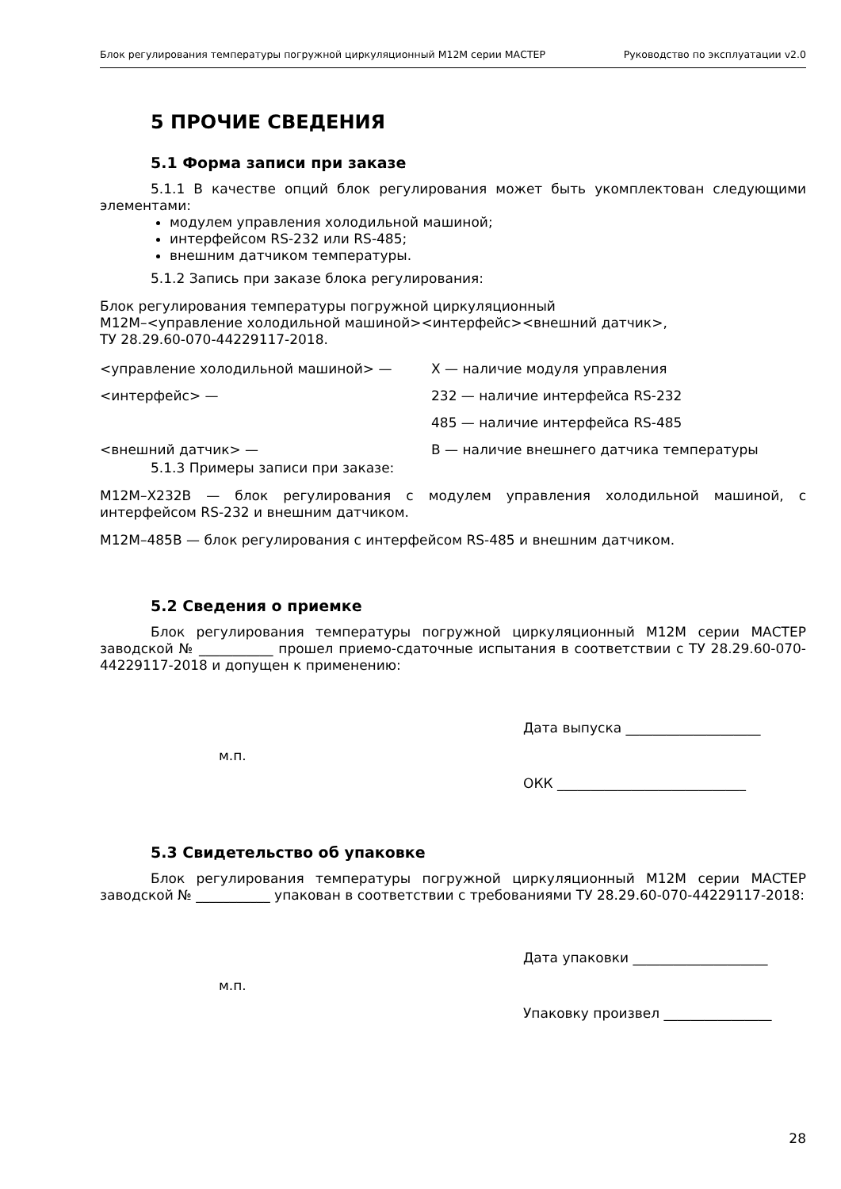Блок регулирования температуры погружной циркуляционный М12М серии МАСТЕР Руководство по эксплуатации v2.0
5 ПРОЧИЕ СВЕДЕНИЯ
5.1 Форма записи при заказе
5.1.1 В качестве опций блок регулирования может быть укомплектован следующими элементами:
модулем управления холодильной машиной;
интерфейсом RS-232 или RS-485;
внешним датчиком температуры.
5.1.2 Запись при заказе блока регулирования:
Блок регулирования температуры погружной циркуляционный
М12М–<управление холодильной машиной><интерфейс><внешний датчик>,
ТУ 28.29.60-070-44229117-2018.
<управление холодильной машиной> — Х — наличие модуля управления
<интерфейс> — 232 — наличие интерфейса RS-232
485 — наличие интерфейса RS-485
<внешний датчик> — В — наличие внешнего датчика температуры
5.1.3 Примеры записи при заказе:
М12М–Х232В — блок регулирования с модулем управления холодильной машиной, с интерфейсом RS-232 и внешним датчиком.
М12М–485В — блок регулирования с интерфейсом RS-485 и внешним датчиком.
5.2 Сведения о приемке
Блок регулирования температуры погружной циркуляционный М12М серии МАСТЕР заводской № ___________ прошел приемо-сдаточные испытания в соответствии с ТУ 28.29.60-070-44229117-2018 и допущен к применению:
Дата выпуска ____________________
м.п.
ОКК ____________________________
5.3 Свидетельство об упаковке
Блок регулирования температуры погружной циркуляционный М12М серии МАСТЕР заводской № ___________ упакован в соответствии с требованиями ТУ 28.29.60-070-44229117-2018:
Дата упаковки ____________________
м.п.
Упаковку произвел ________________
28